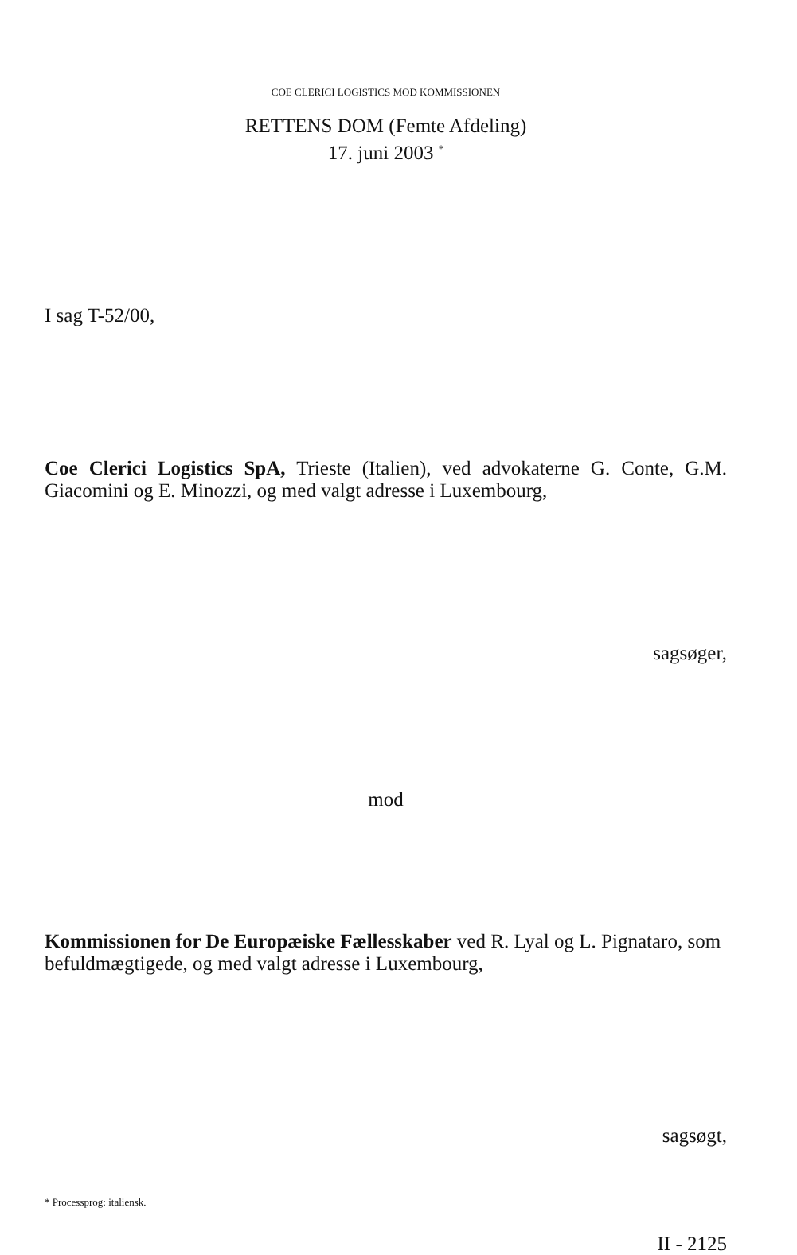COE CLERICI LOGISTICS MOD KOMMISSIONEN
RETTENS DOM (Femte Afdeling)
17. juni 2003 <sup>*</sup>
I sag T-52/00,
Coe Clerici Logistics SpA, Trieste (Italien), ved advokaterne G. Conte, G.M. Giacomini og E. Minozzi, og med valgt adresse i Luxembourg,
sagsøger,
mod
Kommissionen for De Europæiske Fællesskaber ved R. Lyal og L. Pignataro, som befuldmægtigede, og med valgt adresse i Luxembourg,
sagsøgt,
* Processprog: italiensk.
II - 2125